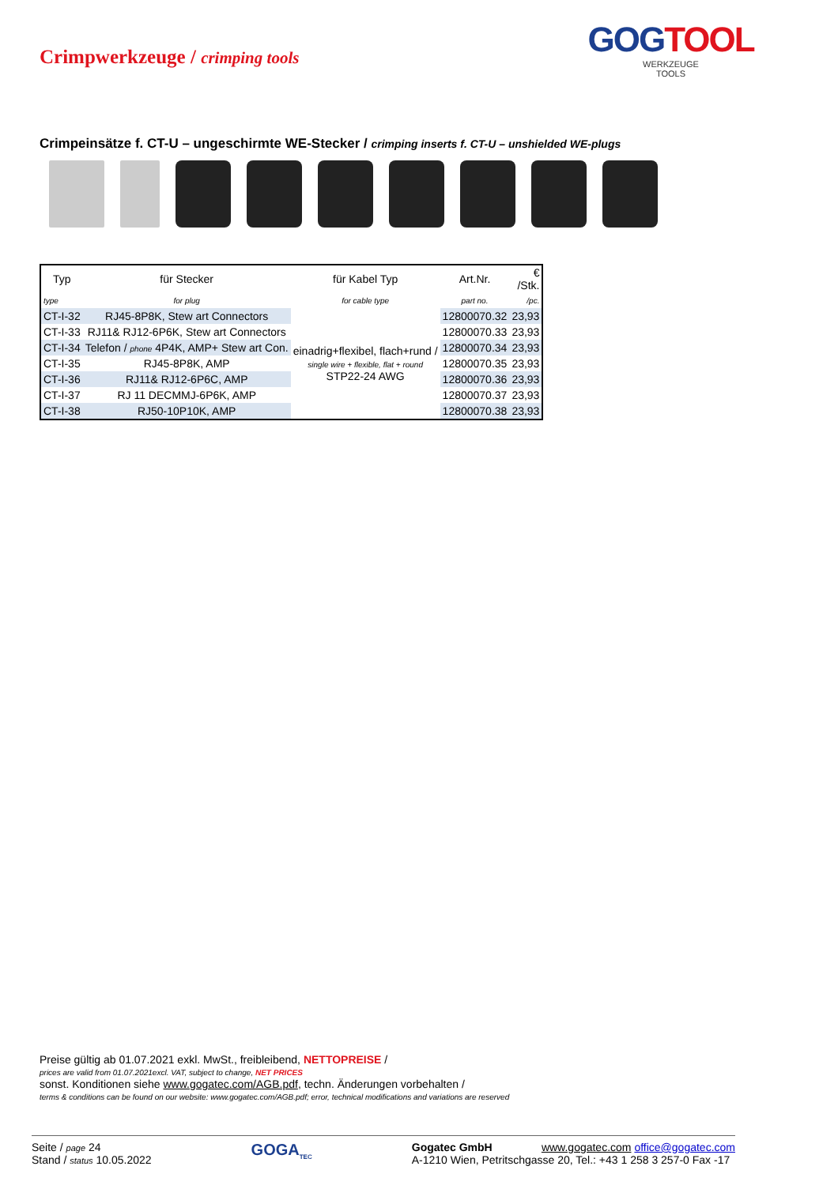Crimpwerkzeuge / crimping tools
GOGTOOL
WERKZEUGE
TOOLS
Crimpeinsätze f. CT-U – ungeschirmte WE-Stecker / crimping inserts f. CT-U – unshielded WE-plugs
| Typ | für Stecker | für Kabel Typ | Art.Nr. | € /Stk. |
| --- | --- | --- | --- | --- |
| type | for plug | for cable type | part no. | /pc. |
| CT-I-32 | RJ45-8P8K, Stew art Connectors | einadrig+flexibel, flach+rund / single wire + flexible, flat + round STP22-24 AWG | 12800070.32 | 23,93 |
| CT-I-33 | RJ11& RJ12-6P6K, Stew art Connectors | | 12800070.33 | 23,93 |
| CT-I-34 | Telefon / phone 4P4K, AMP+ Stew art Con. | | 12800070.34 | 23,93 |
| CT-I-35 | RJ45-8P8K, AMP | | 12800070.35 | 23,93 |
| CT-I-36 | RJ11& RJ12-6P6C, AMP | | 12800070.36 | 23,93 |
| CT-I-37 | RJ 11 DECMMJ-6P6K, AMP | | 12800070.37 | 23,93 |
| CT-I-38 | RJ50-10P10K, AMP | | 12800070.38 | 23,93 |
Preise gültig ab 01.07.2021 exkl. MwSt., freibleibend, NETTOPREISE /
prices are valid from 01.07.2021excl. VAT, subject to change, NET PRICES
sonst. Konditionen siehe www.gogatec.com/AGB.pdf, techn. Änderungen vorbehalten /
terms & conditions can be found on our website: www.gogatec.com/AGB.pdf; error, technical modifications and variations are reserved
Seite / page 24
Stand / status 10.05.2022
GOGA<sub>TEC</sub>
Gogatec GmbH www.gogatec.com office@gogatec.com
A-1210 Wien, Petritschgasse 20, Tel.: +43 1 258 3 257-0 Fax -17